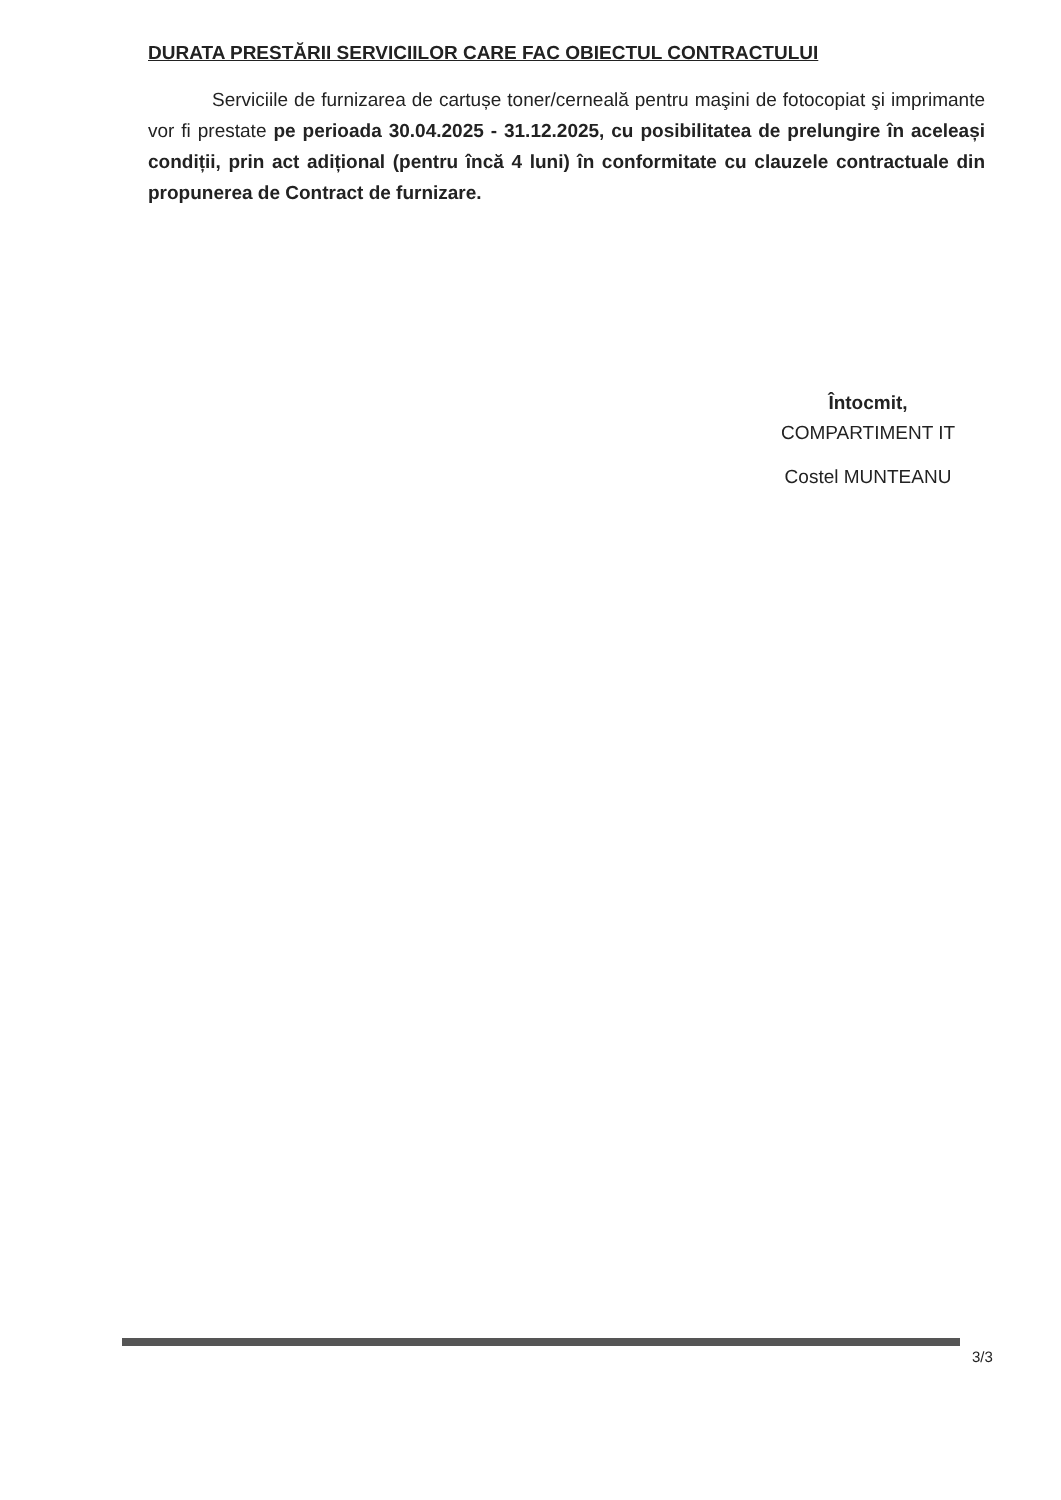DURATA PRESTĂRII SERVICIILOR CARE FAC OBIECTUL CONTRACTULUI
Serviciile de furnizarea de cartușe toner/cerneală pentru maşini de fotocopiat şi imprimante vor fi prestate pe perioada 30.04.2025 - 31.12.2025, cu posibilitatea de prelungire în aceleași condiții, prin act adițional (pentru încă 4 luni) în conformitate cu clauzele contractuale din propunerea de Contract de furnizare.
Întocmit,
COMPARTIMENT IT
Costel MUNTEANU
3/3